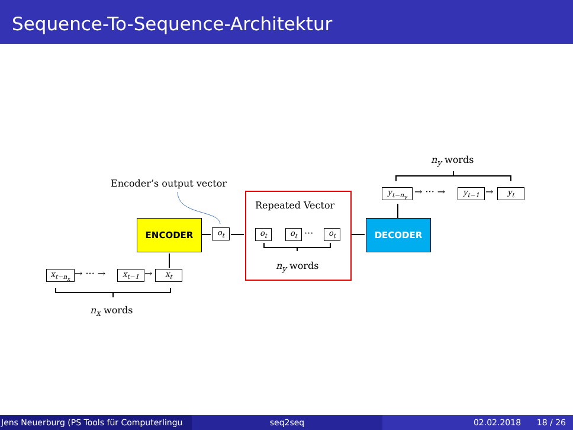Sequence-To-Sequence-Architektur
Encoder’s output vector
ENCODER
o<sub>t</sub>
Repeated Vector
o<sub>t</sub> o<sub>t</sub> ··· o<sub>t</sub>
n<sub>y</sub> words
DECODER
n<sub>y</sub> words
y<sub>t−n<sub>y</sub></sub> → ··· → y<sub>t−1</sub> → y<sub>t</sub>
x<sub>t−n<sub>x</sub></sub> → ··· → x<sub>t−1</sub> → x<sub>t</sub>
n<sub>x</sub> words
Jens Neuerburg (PS Tools für Computerlingu
seq2seq 02.02.2018 18 / 26